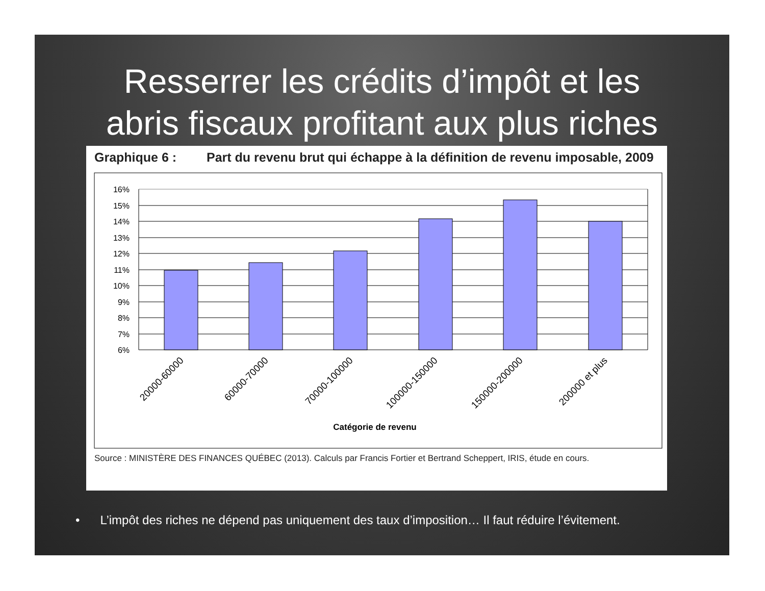Resserrer les crédits d’impôt et les
abris fiscaux profitant aux plus riches
Graphique 6 : Part du revenu brut qui échappe à la définition de revenu imposable, 2009
16%
15%
14%
13%
12%
11%
10%
9%
8%
7%
6%
20000-60000
60000-70000
70000-100000
100000-150000
150000-200000
200000 et plus
Catégorie de revenu
Source : MINISTÈRE DES FINANCES QUÉBEC (2013). Calculs par Francis Fortier et Bertrand Scheppert, IRIS, étude en cours.
• L’impôt des riches ne dépend pas uniquement des taux d’imposition… Il faut réduire l’évitement.